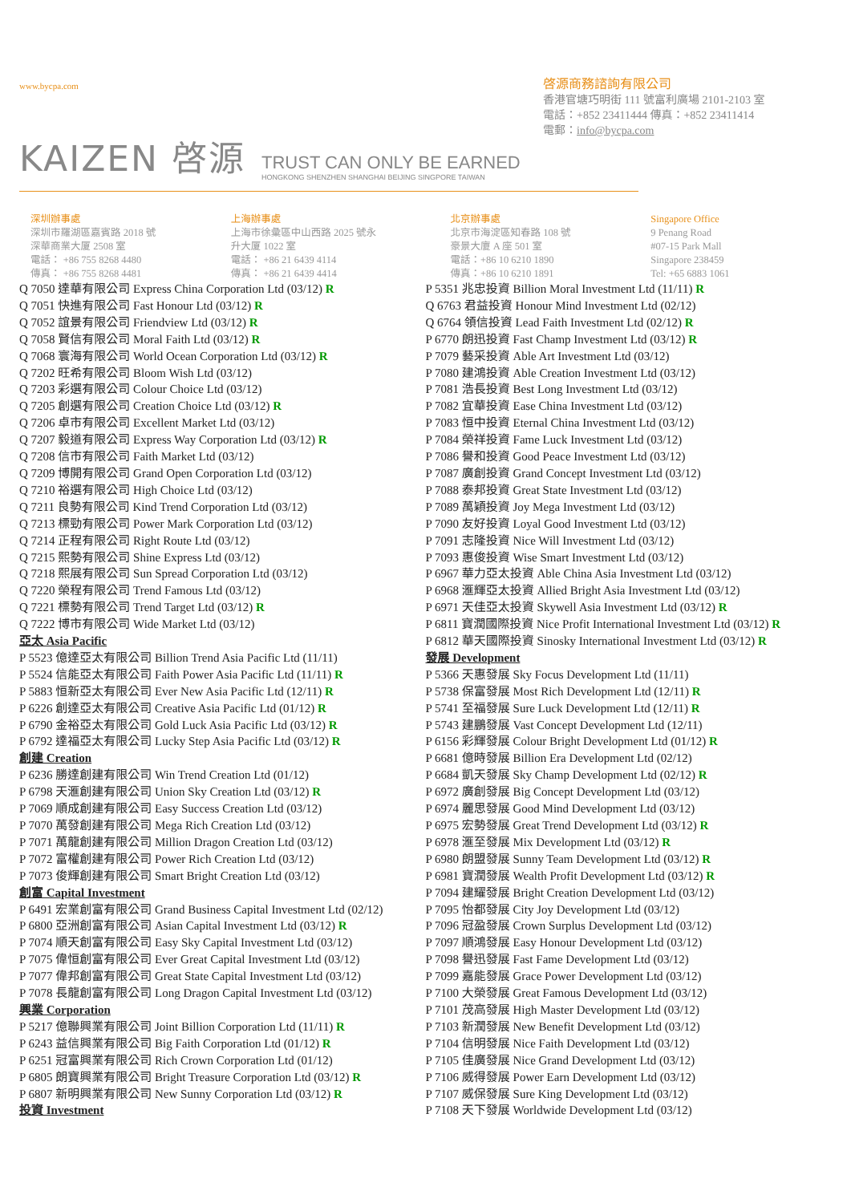www.bycpa.com
啓源商務諮詢有限公司
香港官塘巧明街 111 號富利廣場 2101-2103 室
電話：+852 23411444 傳真：+852 23411414
電郵：info@bycpa.com
KAIZEN 啓源
TRUST CAN ONLY BE EARNED
HONGKONG SHENZHEN SHANGHAI BEIJING SINGPORE TAIWAN
深圳辦事處
深圳市羅湖區嘉賓路 2018 號
深華商業大厦 2508 室
電話： +86 755 8268 4480
傳真： +86 755 8268 4481
上海辦事處
上海市徐彙區中山西路 2025 號永
升大厦 1022 室
電話： +86 21 6439 4114
傳真： +86 21 6439 4414
北京辦事處
北京市海淀區知春路 108 號
豪景大廈 A 座 501 室
電話：+86 10 6210 1890
傳真：+86 10 6210 1891
Singapore Office
9 Penang Road
#07-15 Park Mall
Singapore 238459
Tel: +65 6883 1061
Q 7050 達華有限公司 Express China Corporation Ltd (03/12) R
Q 7051 快進有限公司 Fast Honour Ltd (03/12) R
Q 7052 誼景有限公司 Friendview Ltd (03/12) R
Q 7058 賢信有限公司 Moral Faith Ltd (03/12) R
Q 7068 寰海有限公司 World Ocean Corporation Ltd (03/12) R
Q 7202 旺希有限公司 Bloom Wish Ltd (03/12)
Q 7203 彩選有限公司 Colour Choice Ltd (03/12)
Q 7205 創選有限公司 Creation Choice Ltd (03/12) R
Q 7206 卓市有限公司 Excellent Market Ltd (03/12)
Q 7207 毅道有限公司 Express Way Corporation Ltd (03/12) R
Q 7208 信市有限公司 Faith Market Ltd (03/12)
Q 7209 博開有限公司 Grand Open Corporation Ltd (03/12)
Q 7210 裕選有限公司 High Choice Ltd (03/12)
Q 7211 良勢有限公司 Kind Trend Corporation Ltd (03/12)
Q 7213 標勁有限公司 Power Mark Corporation Ltd (03/12)
Q 7214 正程有限公司 Right Route Ltd (03/12)
Q 7215 熙勢有限公司 Shine Express Ltd (03/12)
Q 7218 熙展有限公司 Sun Spread Corporation Ltd (03/12)
Q 7220 榮程有限公司 Trend Famous Ltd (03/12)
Q 7221 標勢有限公司 Trend Target Ltd (03/12) R
Q 7222 博市有限公司 Wide Market Ltd (03/12)
亞太 Asia Pacific
P 5523 億達亞太有限公司 Billion Trend Asia Pacific Ltd (11/11)
P 5524 信能亞太有限公司 Faith Power Asia Pacific Ltd (11/11) R
P 5883 恒新亞太有限公司 Ever New Asia Pacific Ltd (12/11) R
P 6226 創達亞太有限公司 Creative Asia Pacific Ltd (01/12) R
P 6790 金裕亞太有限公司 Gold Luck Asia Pacific Ltd (03/12) R
P 6792 達福亞太有限公司 Lucky Step Asia Pacific Ltd (03/12) R
創建 Creation
P 6236 勝達創建有限公司 Win Trend Creation Ltd (01/12)
P 6798 天滙創建有限公司 Union Sky Creation Ltd (03/12) R
P 7069 順成創建有限公司 Easy Success Creation Ltd (03/12)
P 7070 萬發創建有限公司 Mega Rich Creation Ltd (03/12)
P 7071 萬龍創建有限公司 Million Dragon Creation Ltd (03/12)
P 7072 富權創建有限公司 Power Rich Creation Ltd (03/12)
P 7073 俊輝創建有限公司 Smart Bright Creation Ltd (03/12)
創富 Capital Investment
P 6491 宏業創富有限公司 Grand Business Capital Investment Ltd (02/12)
P 6800 亞洲創富有限公司 Asian Capital Investment Ltd (03/12) R
P 7074 順天創富有限公司 Easy Sky Capital Investment Ltd (03/12)
P 7075 偉恒創富有限公司 Ever Great Capital Investment Ltd (03/12)
P 7077 偉邦創富有限公司 Great State Capital Investment Ltd (03/12)
P 7078 長龍創富有限公司 Long Dragon Capital Investment Ltd (03/12)
興業 Corporation
P 5217 億聯興業有限公司 Joint Billion Corporation Ltd (11/11) R
P 6243 益信興業有限公司 Big Faith Corporation Ltd (01/12) R
P 6251 冠富興業有限公司 Rich Crown Corporation Ltd (01/12)
P 6805 朗寶興業有限公司 Bright Treasure Corporation Ltd (03/12) R
P 6807 新明興業有限公司 New Sunny Corporation Ltd (03/12) R
投資 Investment
P 5351 兆忠投資 Billion Moral Investment Ltd (11/11) R
Q 6763 君益投資 Honour Mind Investment Ltd (02/12)
Q 6764 領信投資 Lead Faith Investment Ltd (02/12) R
P 6770 朗迅投資 Fast Champ Investment Ltd (03/12) R
P 7079 藝采投資 Able Art Investment Ltd (03/12)
P 7080 建鴻投資 Able Creation Investment Ltd (03/12)
P 7081 浩長投資 Best Long Investment Ltd (03/12)
P 7082 宜華投資 Ease China Investment Ltd (03/12)
P 7083 恒中投資 Eternal China Investment Ltd (03/12)
P 7084 榮祥投資 Fame Luck Investment Ltd (03/12)
P 7086 譽和投資 Good Peace Investment Ltd (03/12)
P 7087 廣創投資 Grand Concept Investment Ltd (03/12)
P 7088 泰邦投資 Great State Investment Ltd (03/12)
P 7089 萬穎投資 Joy Mega Investment Ltd (03/12)
P 7090 友好投資 Loyal Good Investment Ltd (03/12)
P 7091 志隆投資 Nice Will Investment Ltd (03/12)
P 7093 惠俊投資 Wise Smart Investment Ltd (03/12)
P 6967 華力亞太投資 Able China Asia Investment Ltd (03/12)
P 6968 滙輝亞太投資 Allied Bright Asia Investment Ltd (03/12)
P 6971 天佳亞太投資 Skywell Asia Investment Ltd (03/12) R
P 6811 寶潤國際投資 Nice Profit International Investment Ltd (03/12) R
P 6812 華天國際投資 Sinosky International Investment Ltd (03/12) R
發展 Development
P 5366 天惠發展 Sky Focus Development Ltd (11/11)
P 5738 保富發展 Most Rich Development Ltd (12/11) R
P 5741 至福發展 Sure Luck Development Ltd (12/11) R
P 5743 建鵬發展 Vast Concept Development Ltd (12/11)
P 6156 彩輝發展 Colour Bright Development Ltd (01/12) R
P 6681 億時發展 Billion Era Development Ltd (02/12)
P 6684 凱天發展 Sky Champ Development Ltd (02/12) R
P 6972 廣創發展 Big Concept Development Ltd (03/12)
P 6974 麗思發展 Good Mind Development Ltd (03/12)
P 6975 宏勢發展 Great Trend Development Ltd (03/12) R
P 6978 滙至發展 Mix Development Ltd (03/12) R
P 6980 朗盟發展 Sunny Team Development Ltd (03/12) R
P 6981 寶潤發展 Wealth Profit Development Ltd (03/12) R
P 7094 建耀發展 Bright Creation Development Ltd (03/12)
P 7095 怡都發展 City Joy Development Ltd (03/12)
P 7096 冠盈發展 Crown Surplus Development Ltd (03/12)
P 7097 順鴻發展 Easy Honour Development Ltd (03/12)
P 7098 譽迅發展 Fast Fame Development Ltd (03/12)
P 7099 嘉能發展 Grace Power Development Ltd (03/12)
P 7100 大榮發展 Great Famous Development Ltd (03/12)
P 7101 茂高發展 High Master Development Ltd (03/12)
P 7103 新潤發展 New Benefit Development Ltd (03/12)
P 7104 信明發展 Nice Faith Development Ltd (03/12)
P 7105 佳廣發展 Nice Grand Development Ltd (03/12)
P 7106 威得發展 Power Earn Development Ltd (03/12)
P 7107 威保發展 Sure King Development Ltd (03/12)
P 7108 天下發展 Worldwide Development Ltd (03/12)